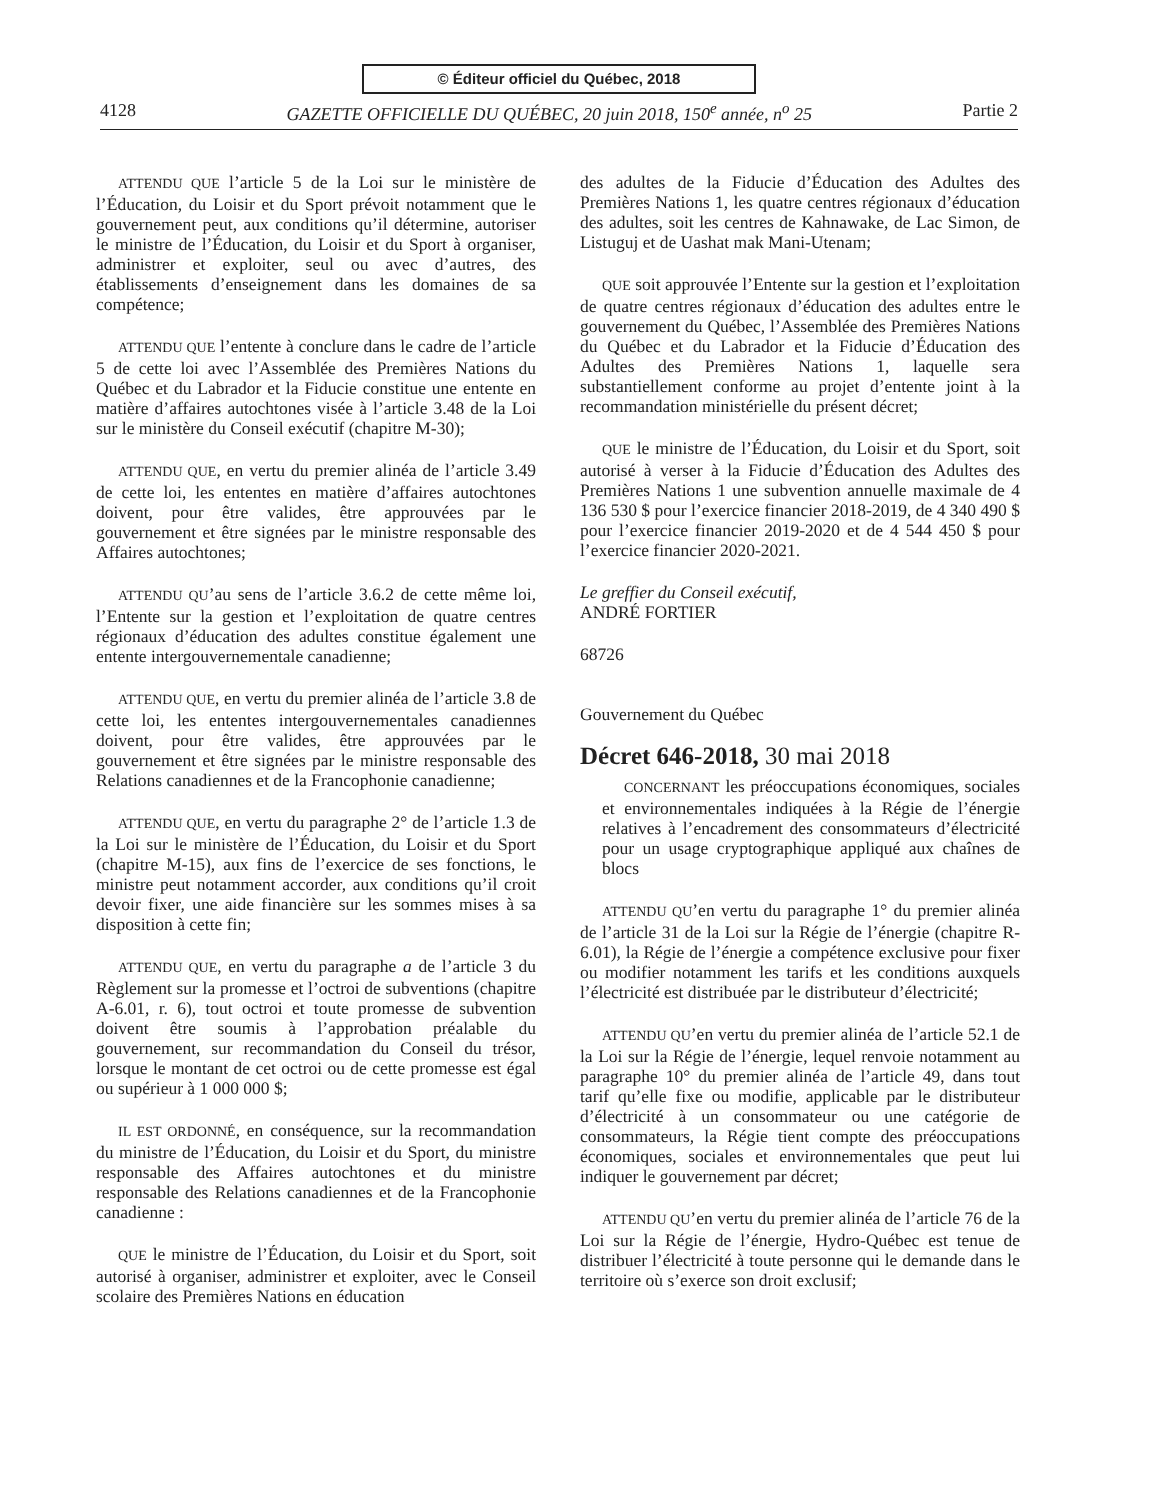© Éditeur officiel du Québec, 2018
4128 GAZETTE OFFICIELLE DU QUÉBEC, 20 juin 2018, 150<sup>e</sup> année, n<sup>o</sup> 25 Partie 2
ATTENDU QUE l’article 5 de la Loi sur le ministère de l’Éducation, du Loisir et du Sport prévoit notamment que le gouvernement peut, aux conditions qu’il détermine, autoriser le ministre de l’Éducation, du Loisir et du Sport à organiser, administrer et exploiter, seul ou avec d’autres, des établissements d’enseignement dans les domaines de sa compétence;
ATTENDU QUE l’entente à conclure dans le cadre de l’article 5 de cette loi avec l’Assemblée des Premières Nations du Québec et du Labrador et la Fiducie constitue une entente en matière d’affaires autochtones visée à l’article 3.48 de la Loi sur le ministère du Conseil exécutif (chapitre M-30);
ATTENDU QUE, en vertu du premier alinéa de l’article 3.49 de cette loi, les ententes en matière d’affaires autochtones doivent, pour être valides, être approuvées par le gouvernement et être signées par le ministre responsable des Affaires autochtones;
ATTENDU QU’au sens de l’article 3.6.2 de cette même loi, l’Entente sur la gestion et l’exploitation de quatre centres régionaux d’éducation des adultes constitue également une entente intergouvernementale canadienne;
ATTENDU QUE, en vertu du premier alinéa de l’article 3.8 de cette loi, les ententes intergouvernementales canadiennes doivent, pour être valides, être approuvées par le gouvernement et être signées par le ministre responsable des Relations canadiennes et de la Francophonie canadienne;
ATTENDU QUE, en vertu du paragraphe 2° de l’article 1.3 de la Loi sur le ministère de l’Éducation, du Loisir et du Sport (chapitre M-15), aux fins de l’exercice de ses fonctions, le ministre peut notamment accorder, aux conditions qu’il croit devoir fixer, une aide financière sur les sommes mises à sa disposition à cette fin;
ATTENDU QUE, en vertu du paragraphe a de l’article 3 du Règlement sur la promesse et l’octroi de subventions (chapitre A-6.01, r. 6), tout octroi et toute promesse de subvention doivent être soumis à l’approbation préalable du gouvernement, sur recommandation du Conseil du trésor, lorsque le montant de cet octroi ou de cette promesse est égal ou supérieur à 1 000 000 $;
IL EST ORDONNÉ, en conséquence, sur la recommandation du ministre de l’Éducation, du Loisir et du Sport, du ministre responsable des Affaires autochtones et du ministre responsable des Relations canadiennes et de la Francophonie canadienne :
QUE le ministre de l’Éducation, du Loisir et du Sport, soit autorisé à organiser, administrer et exploiter, avec le Conseil scolaire des Premières Nations en éducation
des adultes de la Fiducie d’Éducation des Adultes des Premières Nations 1, les quatre centres régionaux d’éducation des adultes, soit les centres de Kahnawake, de Lac Simon, de Listuguj et de Uashat mak Mani-Utenam;
QUE soit approuvée l’Entente sur la gestion et l’exploitation de quatre centres régionaux d’éducation des adultes entre le gouvernement du Québec, l’Assemblée des Premières Nations du Québec et du Labrador et la Fiducie d’Éducation des Adultes des Premières Nations 1, laquelle sera substantiellement conforme au projet d’entente joint à la recommandation ministérielle du présent décret;
QUE le ministre de l’Éducation, du Loisir et du Sport, soit autorisé à verser à la Fiducie d’Éducation des Adultes des Premières Nations 1 une subvention annuelle maximale de 4 136 530 $ pour l’exercice financier 2018-2019, de 4 340 490 $ pour l’exercice financier 2019-2020 et de 4 544 450 $ pour l’exercice financier 2020-2021.
Le greffier du Conseil exécutif,
ANDRÉ FORTIER
68726
Gouvernement du Québec
Décret 646-2018, 30 mai 2018
CONCERNANT les préoccupations économiques, sociales et environnementales indiquées à la Régie de l’énergie relatives à l’encadrement des consommateurs d’électricité pour un usage cryptographique appliqué aux chaînes de blocs
ATTENDU QU’en vertu du paragraphe 1° du premier alinéa de l’article 31 de la Loi sur la Régie de l’énergie (chapitre R-6.01), la Régie de l’énergie a compétence exclusive pour fixer ou modifier notamment les tarifs et les conditions auxquels l’électricité est distribuée par le distributeur d’électricité;
ATTENDU QU’en vertu du premier alinéa de l’article 52.1 de la Loi sur la Régie de l’énergie, lequel renvoie notamment au paragraphe 10° du premier alinéa de l’article 49, dans tout tarif qu’elle fixe ou modifie, applicable par le distributeur d’électricité à un consommateur ou une catégorie de consommateurs, la Régie tient compte des préoccupations économiques, sociales et environnementales que peut lui indiquer le gouvernement par décret;
ATTENDU QU’en vertu du premier alinéa de l’article 76 de la Loi sur la Régie de l’énergie, Hydro-Québec est tenue de distribuer l’électricité à toute personne qui le demande dans le territoire où s’exerce son droit exclusif;